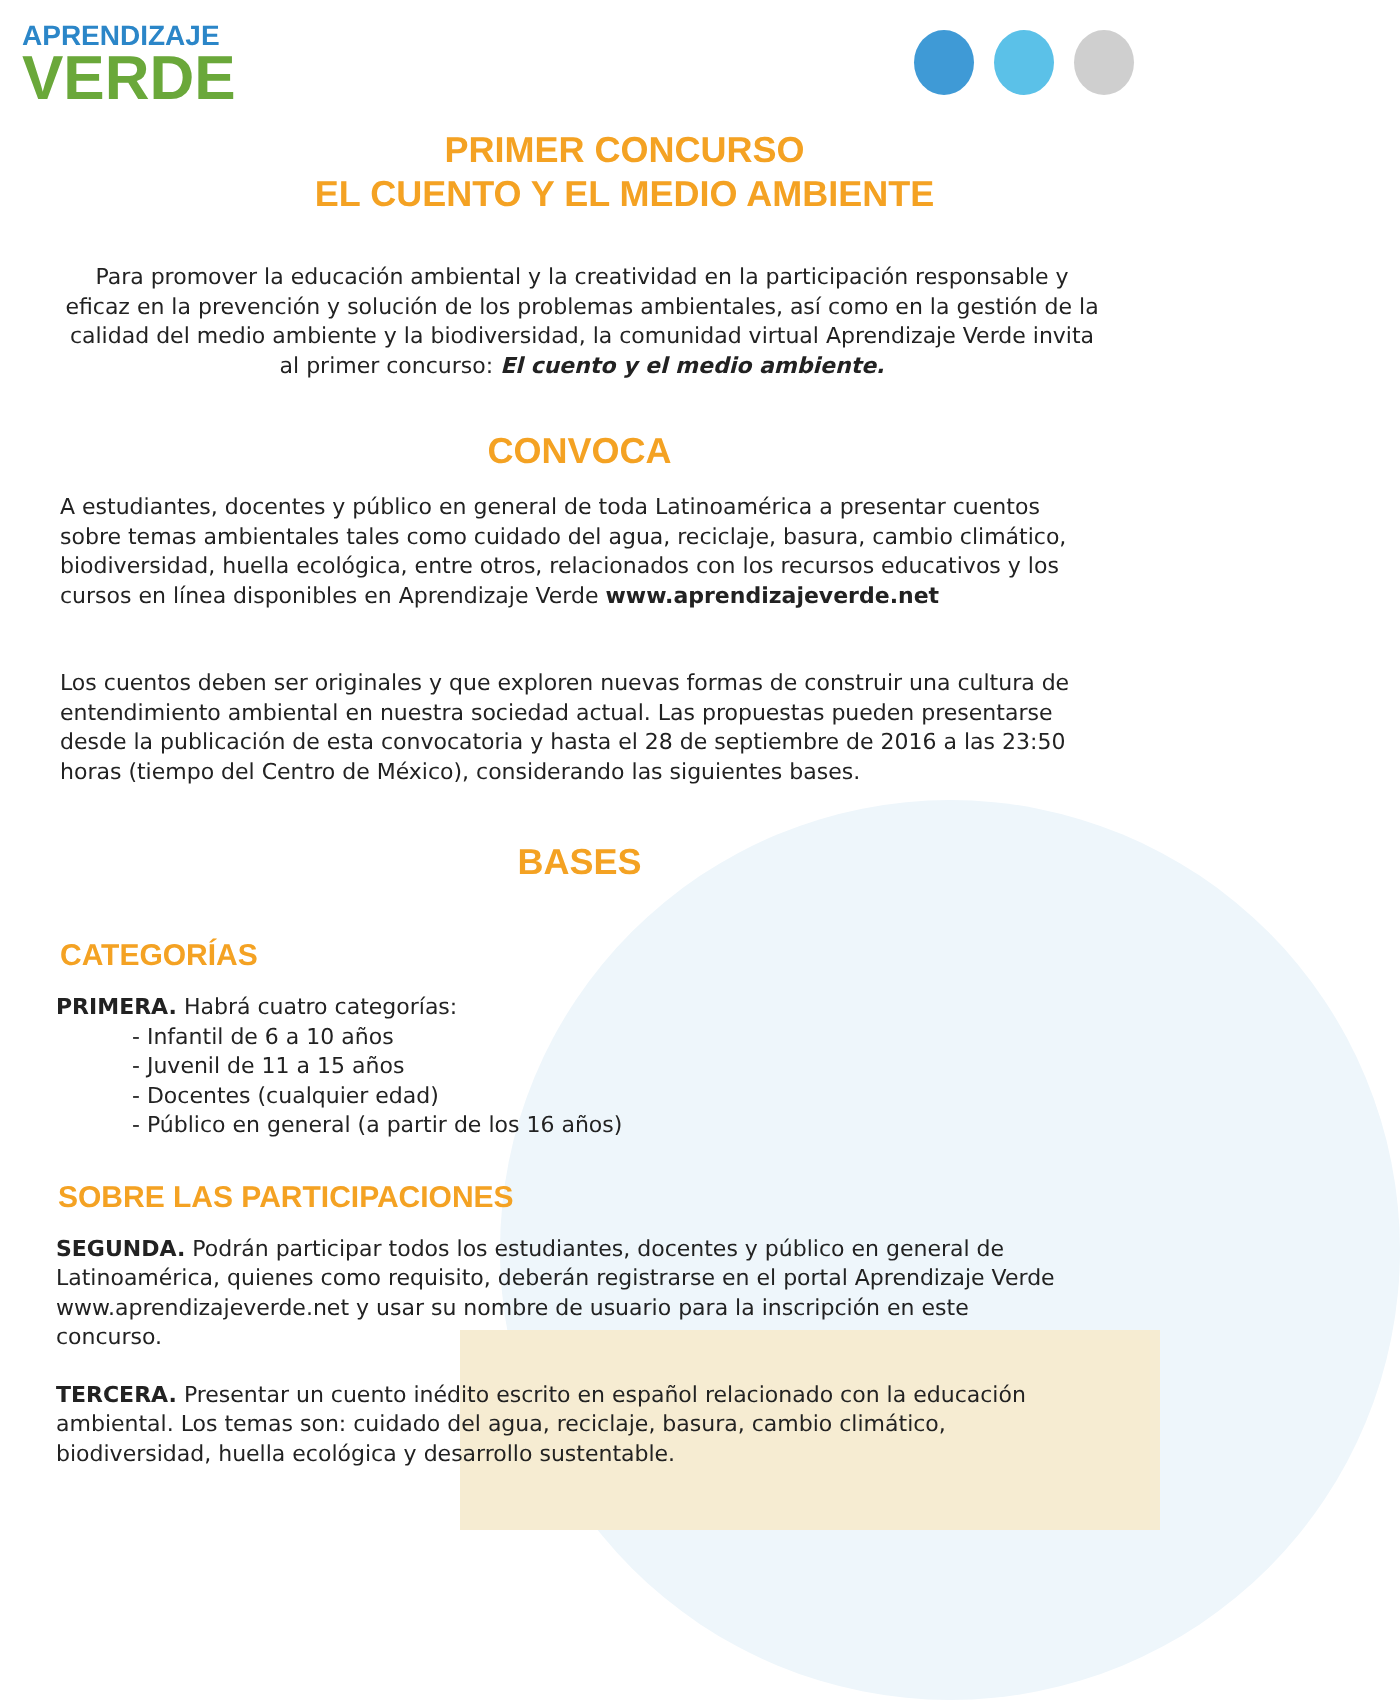APRENDIZAJE
VERDE
PRIMER CONCURSO
EL CUENTO Y EL MEDIO AMBIENTE
Para promover la educación ambiental y la creatividad en la participación responsable y eficaz en la prevención y solución de los problemas ambientales, así como en la gestión de la calidad del medio ambiente y la biodiversidad, la comunidad virtual Aprendizaje Verde invita al primer concurso: El cuento y el medio ambiente.
CONVOCA
A estudiantes, docentes y público en general de toda Latinoamérica a presentar cuentos sobre temas ambientales tales como cuidado del agua, reciclaje, basura, cambio climático, biodiversidad, huella ecológica, entre otros, relacionados con los recursos educativos y los cursos en línea disponibles en Aprendizaje Verde www.aprendizajeverde.net
Los cuentos deben ser originales y que exploren nuevas formas de construir una cultura de entendimiento ambiental en nuestra sociedad actual. Las propuestas pueden presentarse desde la publicación de esta convocatoria y hasta el 28 de septiembre de 2016 a las 23:50 horas (tiempo del Centro de México), considerando las siguientes bases.
BASES
CATEGORÍAS
PRIMERA. Habrá cuatro categorías:
- Infantil de 6 a 10 años
- Juvenil de 11 a 15 años
- Docentes (cualquier edad)
- Público en general (a partir de los 16 años)
SOBRE LAS PARTICIPACIONES
SEGUNDA. Podrán participar todos los estudiantes, docentes y público en general de Latinoamérica, quienes como requisito, deberán registrarse en el portal Aprendizaje Verde www.aprendizajeverde.net y usar su nombre de usuario para la inscripción en este concurso.
TERCERA. Presentar un cuento inédito escrito en español relacionado con la educación ambiental. Los temas son: cuidado del agua, reciclaje, basura, cambio climático, biodiversidad, huella ecológica y desarrollo sustentable.